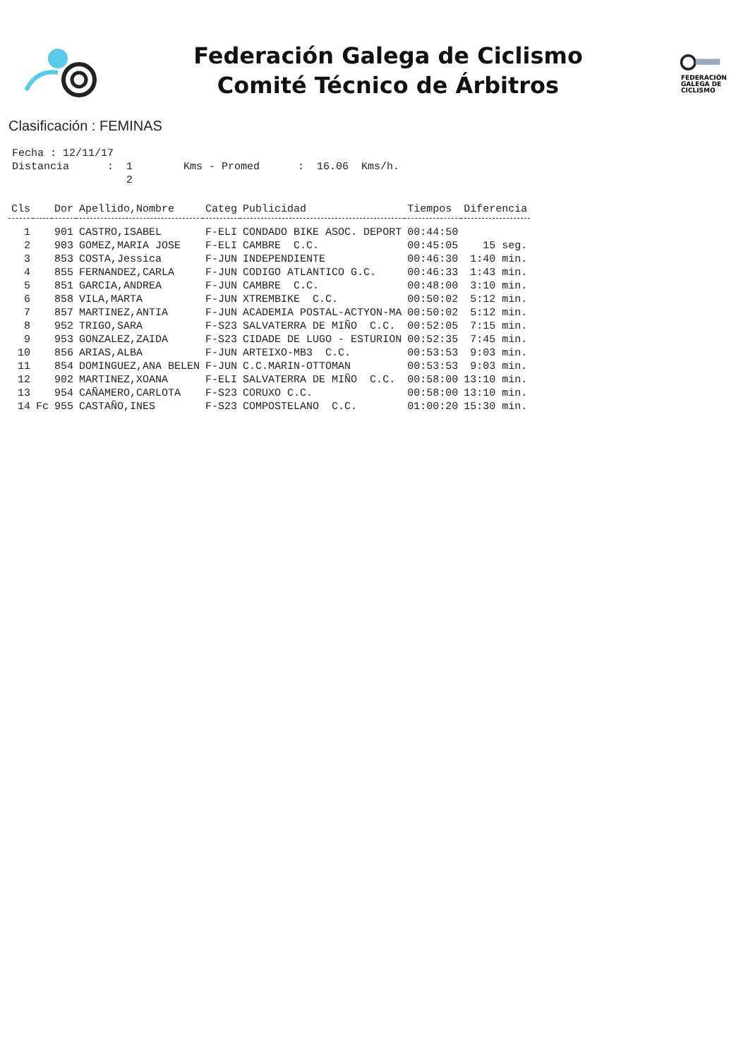Federación Galega de Ciclismo
Comité Técnico de Árbitros
FEDERACIÓN
GALEGA DE
CICLISMO
Clasificación : FEMINAS
Fecha : 12/11/17 Distancia : 1 Kms - Promed : 16.06 Kms/h. 2
| Cls | | Dor | Apellido,Nombre | Categ | Publicidad | Tiempos | Diferencia |
| --- | --- | --- | --- | --- | --- | --- | --- |
| 1 | | 901 | CASTRO,ISABEL | F-ELI | CONDADO BIKE ASOC. DEPORT | 00:44:50 | |
| 2 | | 903 | GOMEZ,MARIA JOSE | F-ELI | CAMBRE C.C. | 00:45:05 | 15 seg. |
| 3 | | 853 | COSTA,Jessica | F-JUN | INDEPENDIENTE | 00:46:30 | 1:40 min. |
| 4 | | 855 | FERNANDEZ,CARLA | F-JUN | CODIGO ATLANTICO G.C. | 00:46:33 | 1:43 min. |
| 5 | | 851 | GARCIA,ANDREA | F-JUN | CAMBRE C.C. | 00:48:00 | 3:10 min. |
| 6 | | 858 | VILA,MARTA | F-JUN | XTREMBIKE C.C. | 00:50:02 | 5:12 min. |
| 7 | | 857 | MARTINEZ,ANTIA | F-JUN | ACADEMIA POSTAL-ACTYON-MA | 00:50:02 | 5:12 min. |
| 8 | | 952 | TRIGO,SARA | F-S23 | SALVATERRA DE MIÑO C.C. | 00:52:05 | 7:15 min. |
| 9 | | 953 | GONZALEZ,ZAIDA | F-S23 | CIDADE DE LUGO - ESTURION | 00:52:35 | 7:45 min. |
| 10 | | 856 | ARIAS,ALBA | F-JUN | ARTEIXO-MB3 C.C. | 00:53:53 | 9:03 min. |
| 11 | | 854 | DOMINGUEZ,ANA BELEN | F-JUN | C.C.MARIN-OTTOMAN | 00:53:53 | 9:03 min. |
| 12 | | 902 | MARTINEZ,XOANA | F-ELI | SALVATERRA DE MIÑO C.C. | 00:58:00 | 13:10 min. |
| 13 | | 954 | CAÑAMERO,CARLOTA | F-S23 | CORUXO C.C. | 00:58:00 | 13:10 min. |
| 14 | Fc | 955 | CASTAÑO,INES | F-S23 | COMPOSTELANO C.C. | 01:00:20 | 15:30 min. |